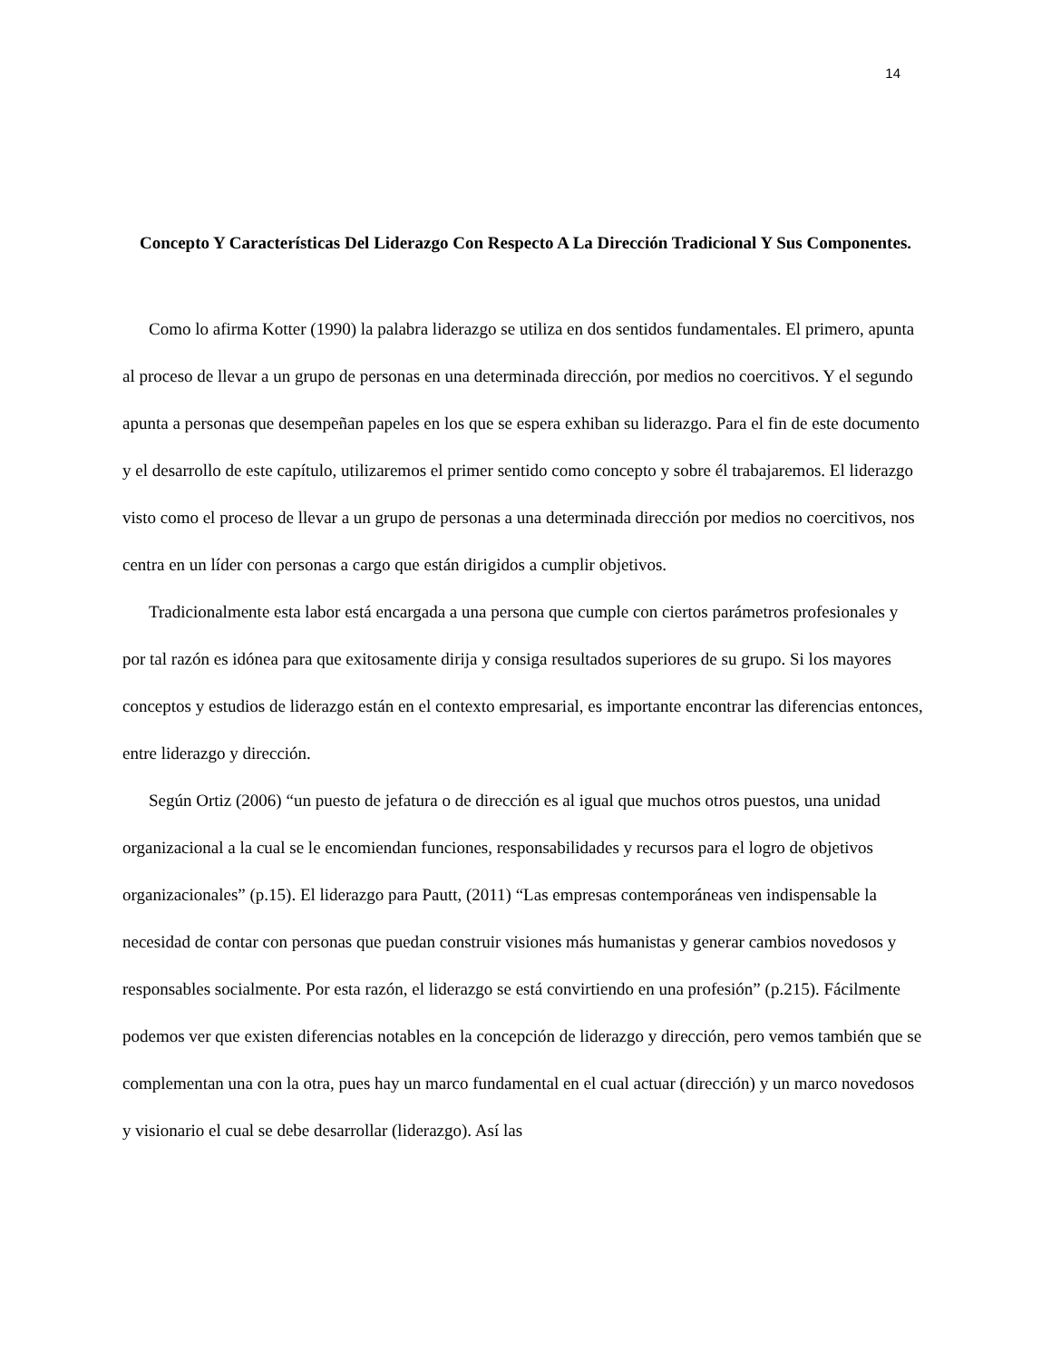14
Concepto Y Características Del Liderazgo Con Respecto A La Dirección Tradicional Y Sus Componentes.
Como lo afirma Kotter (1990) la palabra liderazgo se utiliza en dos sentidos fundamentales. El primero, apunta al proceso de llevar a un grupo de personas en una determinada dirección, por medios no coercitivos. Y el segundo apunta a personas que desempeñan papeles en los que se espera exhiban su liderazgo. Para el fin de este documento y el desarrollo de este capítulo, utilizaremos el primer sentido como concepto y sobre él trabajaremos. El liderazgo visto como el proceso de llevar a un grupo de personas a una determinada dirección por medios no coercitivos, nos centra en un líder con personas a cargo que están dirigidos a cumplir objetivos.
Tradicionalmente esta labor está encargada a una persona que cumple con ciertos parámetros profesionales y por tal razón es idónea para que exitosamente dirija y consiga resultados superiores de su grupo. Si los mayores conceptos y estudios de liderazgo están en el contexto empresarial, es importante encontrar las diferencias entonces, entre liderazgo y dirección.
Según Ortiz (2006) “un puesto de jefatura o de dirección es al igual que muchos otros puestos, una unidad organizacional a la cual se le encomiendan funciones, responsabilidades y recursos para el logro de objetivos organizacionales” (p.15). El liderazgo para Pautt, (2011) “Las empresas contemporáneas ven indispensable la necesidad de contar con personas que puedan construir visiones más humanistas y generar cambios novedosos y responsables socialmente. Por esta razón, el liderazgo se está convirtiendo en una profesión” (p.215). Fácilmente podemos ver que existen diferencias notables en la concepción de liderazgo y dirección, pero vemos también que se complementan una con la otra, pues hay un marco fundamental en el cual actuar (dirección) y un marco novedosos y visionario el cual se debe desarrollar (liderazgo). Así las